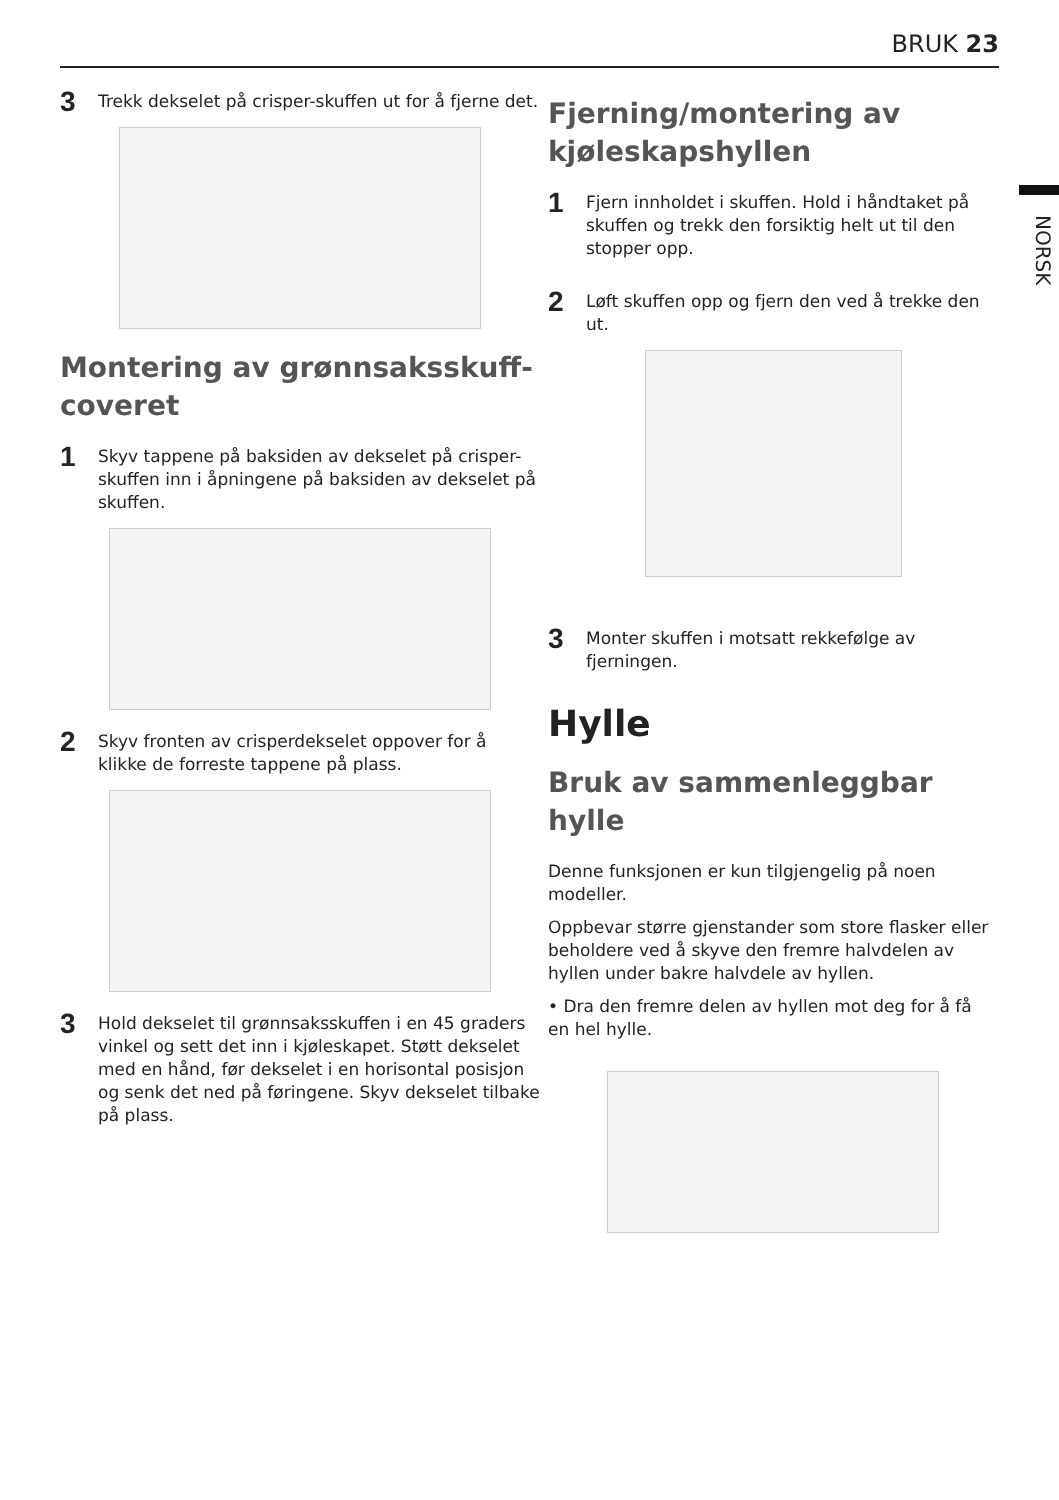BRUK 23
NORSK
3 Trekk dekselet på crisper-skuffen ut for å fjerne det.
Montering av grønnsaksskuff-coveret
1 Skyv tappene på baksiden av dekselet på crisper-skuffen inn i åpningene på baksiden av dekselet på skuffen.
2 Skyv fronten av crisperdekselet oppover for å klikke de forreste tappene på plass.
3 Hold dekselet til grønnsaksskuffen i en 45 graders vinkel og sett det inn i kjøleskapet. Støtt dekselet med en hånd, før dekselet i en horisontal posisjon og senk det ned på føringene. Skyv dekselet tilbake på plass.
Fjerning/montering av kjøleskapshyllen
1 Fjern innholdet i skuffen. Hold i håndtaket på skuffen og trekk den forsiktig helt ut til den stopper opp.
2 Løft skuffen opp og fjern den ved å trekke den ut.
3 Monter skuffen i motsatt rekkefølge av fjerningen.
Hylle
Bruk av sammenleggbar hylle
Denne funksjonen er kun tilgjengelig på noen modeller.
Oppbevar større gjenstander som store flasker eller beholdere ved å skyve den fremre halvdelen av hyllen under bakre halvdele av hyllen.
• Dra den fremre delen av hyllen mot deg for å få en hel hylle.